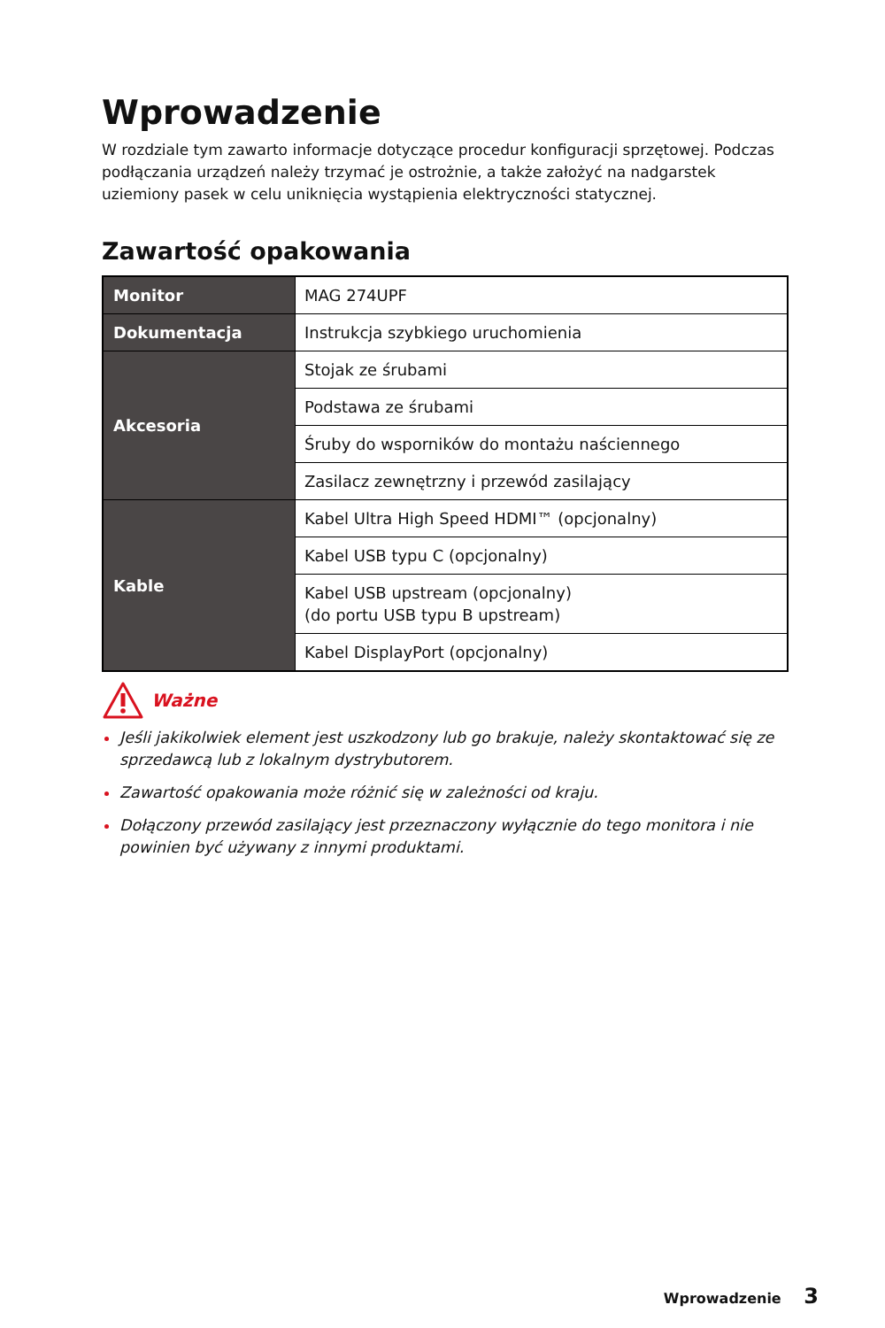Wprowadzenie
W rozdziale tym zawarto informacje dotyczące procedur konfiguracji sprzętowej. Podczas podłączania urządzeń należy trzymać je ostrożnie, a także założyć na nadgarstek uziemiony pasek w celu uniknięcia wystąpienia elektryczności statycznej.
Zawartość opakowania
| Monitor | MAG 274UPF |
| Dokumentacja | Instrukcja szybkiego uruchomienia |
| Akcesoria | Stojak ze śrubami |
| | Podstawa ze śrubami |
| | Śruby do wsporników do montażu naściennego |
| | Zasilacz zewnętrzny i przewód zasilający |
| Kable | Kabel Ultra High Speed HDMI™ (opcjonalny) |
| | Kabel USB typu C (opcjonalny) |
| | Kabel USB upstream (opcjonalny) (do portu USB typu B upstream) |
| | Kabel DisplayPort (opcjonalny) |
Ważne
Jeśli jakikolwiek element jest uszkodzony lub go brakuje, należy skontaktować się ze sprzedawcą lub z lokalnym dystrybutorem.
Zawartość opakowania może różnić się w zależności od kraju.
Dołączony przewód zasilający jest przeznaczony wyłącznie do tego monitora i nie powinien być używany z innymi produktami.
Wprowadzenie 3